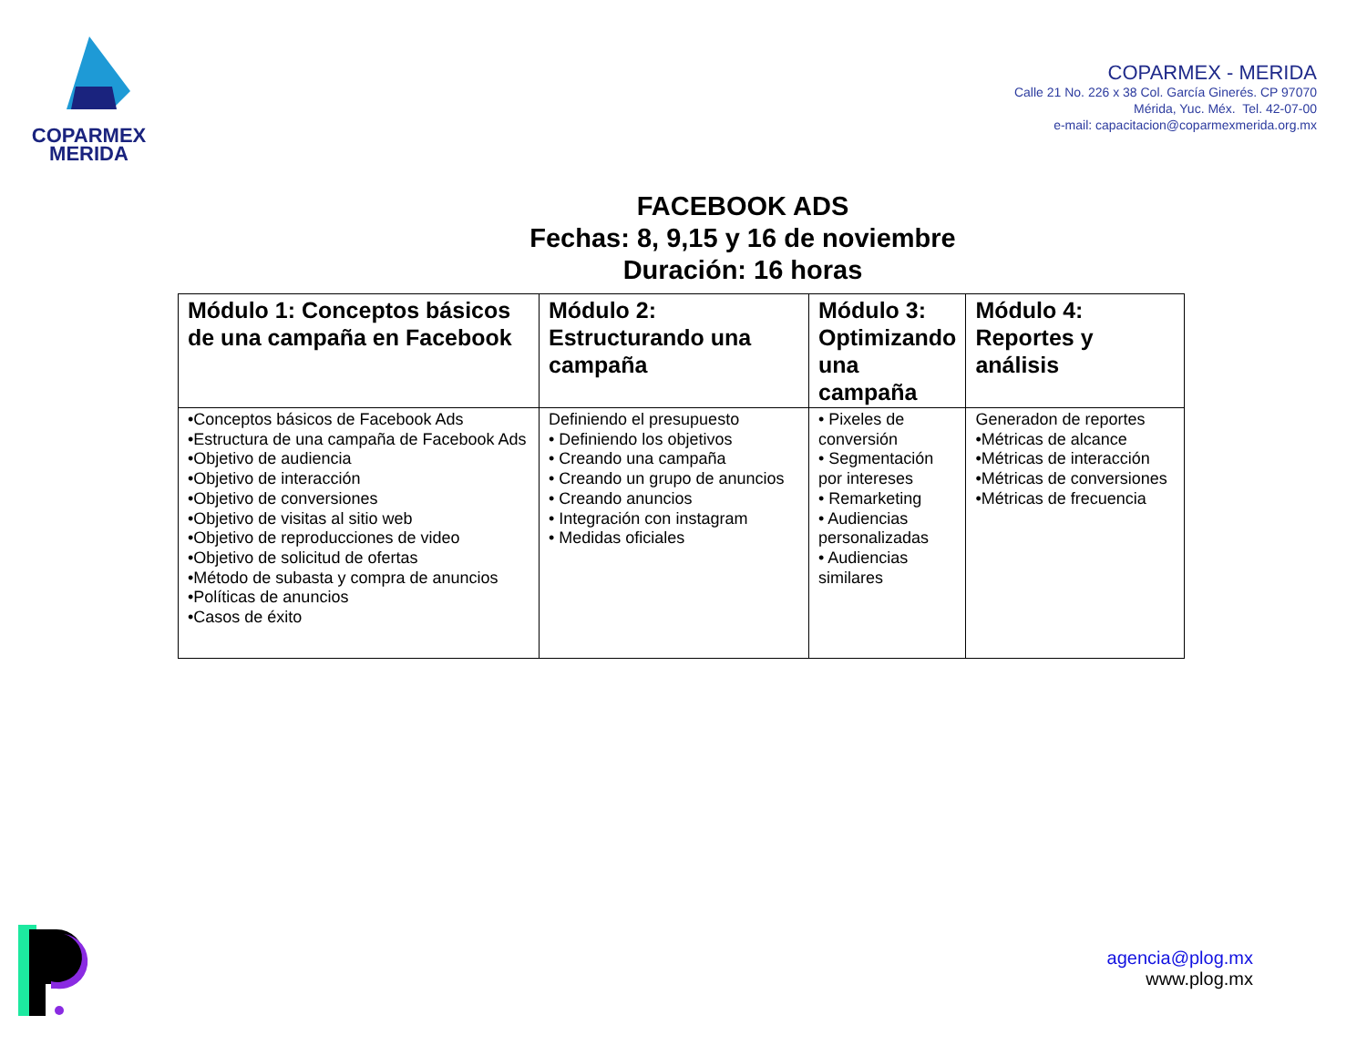COPARMEX
MERIDA
COPARMEX - MERIDA
Calle 21 No. 226 x 38 Col. García Ginerés. CP 97070
Mérida, Yuc. Méx. Tel. 42-07-00
e-mail: capacitacion@coparmexmerida.org.mx
FACEBOOK ADS
Fechas: 8, 9,15 y 16 de noviembre
Duración: 16 horas
| Módulo 1: Conceptos básicos de una campaña en Facebook | Módulo 2: Estructurando una campaña | Módulo 3: Optimizando una campaña | Módulo 4: Reportes y análisis |
| --- | --- | --- | --- |
| •Conceptos básicos de Facebook Ads •Estructura de una campaña de Facebook Ads •Objetivo de audiencia •Objetivo de interacción •Objetivo de conversiones •Objetivo de visitas al sitio web •Objetivo de reproducciones de video •Objetivo de solicitud de ofertas •Método de subasta y compra de anuncios •Políticas de anuncios •Casos de éxito | Definiendo el presupuesto • Definiendo los objetivos • Creando una campaña • Creando un grupo de anuncios • Creando anuncios • Integración con instagram • Medidas oficiales | • Pixeles de conversión • Segmentación por intereses • Remarketing • Audiencias personalizadas • Audiencias similares | Generadon de reportes •Métricas de alcance •Métricas de interacción •Métricas de conversiones •Métricas de frecuencia |
agencia@plog.mx
www.plog.mx